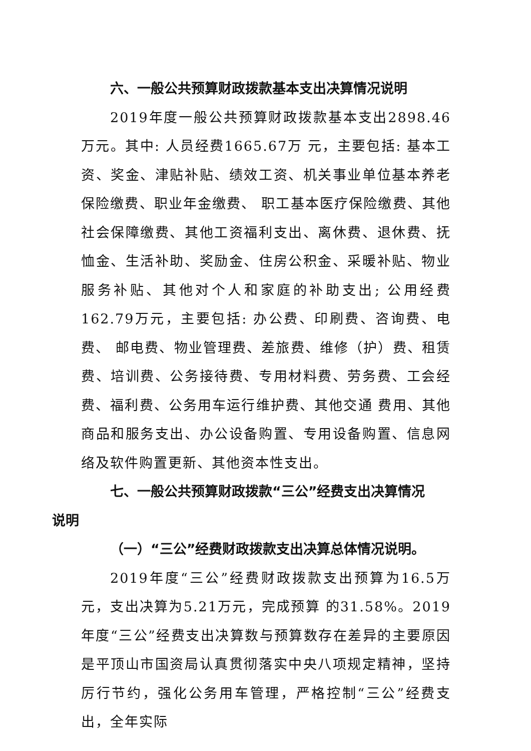六、一般公共预算财政拨款基本支出决算情况说明
2019年度一般公共预算财政拨款基本支出2898.46万元。其中: 人员经费1665.67万 元，主要包括: 基本工资、奖金、津贴补贴、绩效工资、机关事业单位基本养老保险缴费、职业年金缴费、 职工基本医疗保险缴费、其他社会保障缴费、其他工资福利支出、离休费、退休费、抚恤金、生活补助、奖励金、住房公积金、采暖补贴、物业服务补贴、其他对个人和家庭的补助支出; 公用经费162.79万元，主要包括: 办公费、印刷费、咨询费、电费、 邮电费、物业管理费、差旅费、维修（护）费、租赁费、培训费、公务接待费、专用材料费、劳务费、工会经费、福利费、公务用车运行维护费、其他交通 费用、其他商品和服务支出、办公设备购置、专用设备购置、信息网络及软件购置更新、其他资本性支出。
七、一般公共预算财政拨款“三公”经费支出决算情况
说明
（一）“三公”经费财政拨款支出决算总体情况说明。
2019年度“三公”经费财政拨款支出预算为16.5万元，支出决算为5.21万元，完成预算 的31.58%。2019年度“三公”经费支出决算数与预算数存在差异的主要原因是平顶山市国资局认真贯彻落实中央八项规定精神，坚持厉行节约，强化公务用车管理，严格控制“三公”经费支出，全年实际